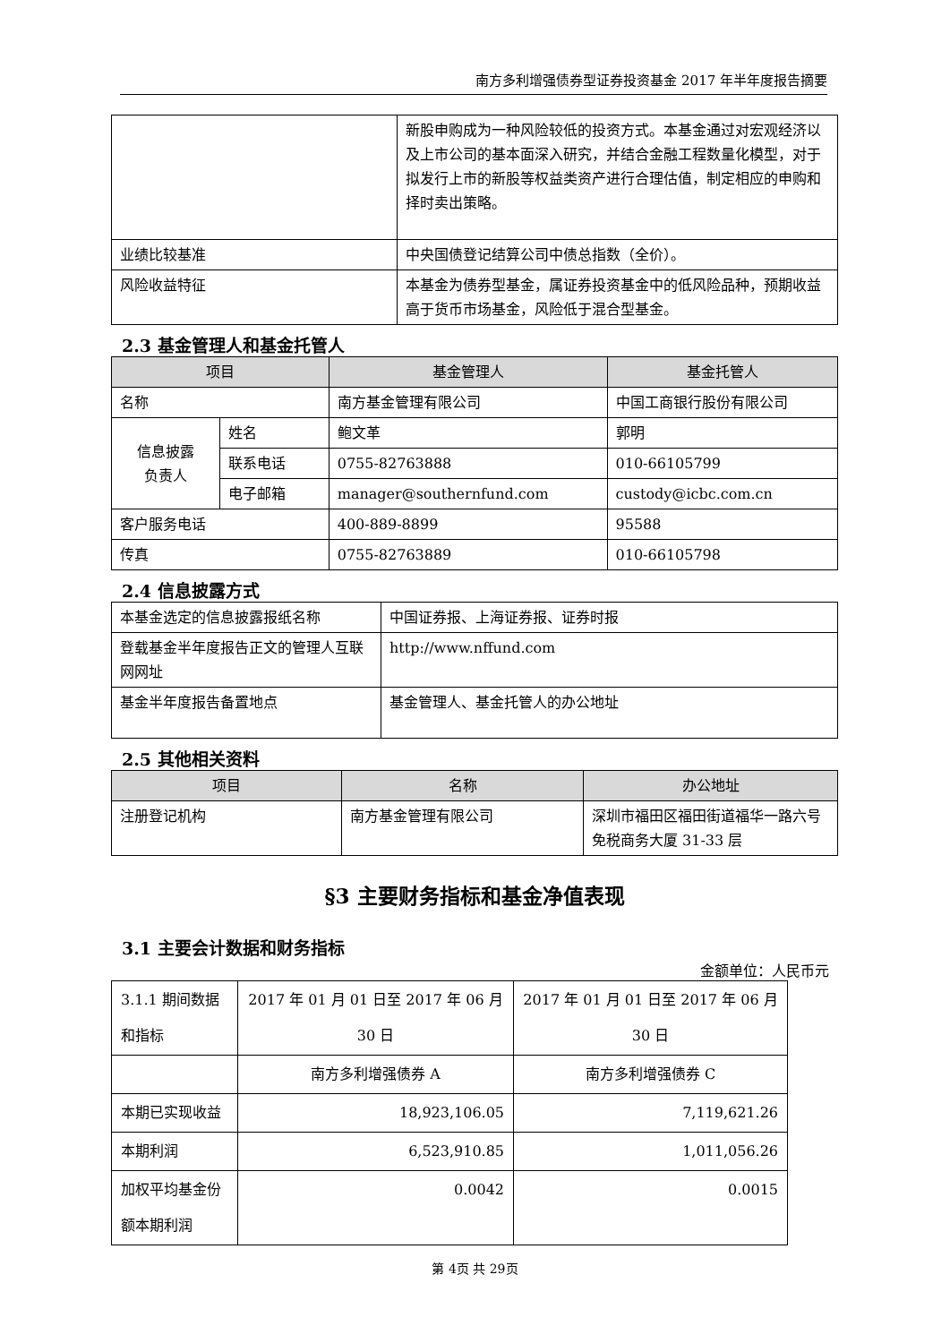南方多利增强债券型证券投资基金 2017 年半年度报告摘要
| | 新股申购成为一种风险较低的投资方式。本基金通过对宏观经济以及上市公司的基本面深入研究，并结合金融工程数量化模型，对于拟发行上市的新股等权益类资产进行合理估值，制定相应的申购和择时卖出策略。 |
| 业绩比较基准 | 中央国债登记结算公司中债总指数（全价）。 |
| 风险收益特征 | 本基金为债券型基金，属证券投资基金中的低风险品种，预期收益高于货币市场基金，风险低于混合型基金。 |
2.3 基金管理人和基金托管人
| 项目 | | 基金管理人 | 基金托管人 |
| --- | --- | --- | --- |
| 名称 | | 南方基金管理有限公司 | 中国工商银行股份有限公司 |
| 信息披露 负责人 | 姓名 | 鲍文革 | 郭明 |
| | 联系电话 | 0755-82763888 | 010-66105799 |
| | 电子邮箱 | manager@southernfund.com | custody@icbc.com.cn |
| 客户服务电话 | | 400-889-8899 | 95588 |
| 传真 | | 0755-82763889 | 010-66105798 |
2.4 信息披露方式
| 本基金选定的信息披露报纸名称 | 中国证券报、上海证券报、证券时报 |
| 登载基金半年度报告正文的管理人互联网网址 | http://www.nffund.com |
| 基金半年度报告备置地点 | 基金管理人、基金托管人的办公地址 |
2.5 其他相关资料
| 项目 | 名称 | 办公地址 |
| --- | --- | --- |
| 注册登记机构 | 南方基金管理有限公司 | 深圳市福田区福田街道福华一路六号免税商务大厦 31-33 层 |
§3 主要财务指标和基金净值表现
3.1 主要会计数据和财务指标
金额单位：人民币元
| 3.1.1 期间数据和指标 | 2017 年 01 月 01 日至 2017 年 06 月 30 日 | 2017 年 01 月 01 日至 2017 年 06 月 30 日 |
| | 南方多利增强债券 A | 南方多利增强债券 C |
| 本期已实现收益 | 18,923,106.05 | 7,119,621.26 |
| 本期利润 | 6,523,910.85 | 1,011,056.26 |
| 加权平均基金份额本期利润 | 0.0042 | 0.0015 |
第 4页 共 29页